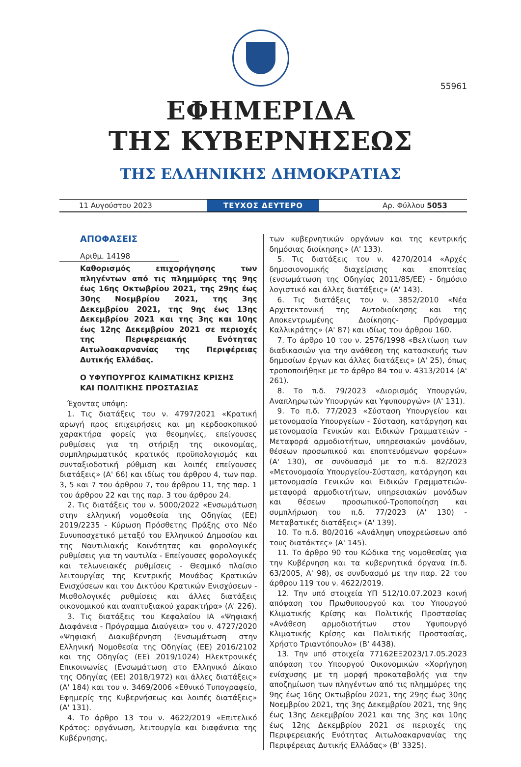55961
ΕΦΗΜΕΡΙΔΑ
ΤΗΣ ΚΥΒΕΡΝΗΣΕΩΣ
ΤΗΣ ΕΛΛΗΝΙΚΗΣ ΔΗΜΟΚΡΑΤΙΑΣ
11 Αυγούστου 2023 ΤΕΥΧΟΣ ΔΕΥΤΕΡΟ Αρ. Φύλλου 5053
ΑΠΟΦΑΣΕΙΣ
Αριθμ. 14198
Καθορισμός επιχορήγησης των πληγέντων από τις πλημμύρες της 9ης έως 16ης Οκτωβρίου 2021, της 29ης έως 30ης Νοεμβρίου 2021, της 3ης Δεκεμβρίου 2021, της 9ης έως 13ης Δεκεμβρίου 2021 και της 3ης και 10ης έως 12ης Δεκεμβρίου 2021 σε περιοχές της Περιφερειακής Ενότητας Αιτωλοακαρνανίας της Περιφέρειας Δυτικής Ελλάδας.
Ο ΥΦΥΠΟΥΡΓΟΣ ΚΛΙΜΑΤΙΚΗΣ ΚΡΙΣΗΣ
ΚΑΙ ΠΟΛΙΤΙΚΗΣ ΠΡΟΣΤΑΣΙΑΣ
Έχοντας υπόψη:
1. Τις διατάξεις του ν. 4797/2021 «Κρατική αρωγή προς επιχειρήσεις και μη κερδοσκοπικού χαρακτήρα φορείς για θεομηνίες, επείγουσες ρυθμίσεις για τη στήριξη της οικονομίας, συμπληρωματικός κρατικός προϋπολογισμός και συνταξιοδοτική ρύθμιση και λοιπές επείγουσες διατάξεις» (Α' 66) και ιδίως του άρθρου 4, των παρ. 3, 5 και 7 του άρθρου 7, του άρθρου 11, της παρ. 1 του άρθρου 22 και της παρ. 3 του άρθρου 24.
2. Τις διατάξεις του ν. 5000/2022 «Ενσωμάτωση στην ελληνική νομοθεσία της Οδηγίας (ΕΕ) 2019/2235 - Κύρωση Πρόσθετης Πράξης στο Νέο Συνυποσχετικό μεταξύ του Ελληνικού Δημοσίου και της Ναυτιλιακής Κοινότητας και φορολογικές ρυθμίσεις για τη ναυτιλία - Επείγουσες φορολογικές και τελωνειακές ρυθμίσεις - Θεσμικό πλαίσιο λειτουργίας της Κεντρικής Μονάδας Κρατικών Ενισχύσεων και του Δικτύου Κρατικών Ενισχύσεων - Μισθολογικές ρυθμίσεις και άλλες διατάξεις οικονομικού και αναπτυξιακού χαρακτήρα» (Α' 226).
3. Τις διατάξεις του Κεφαλαίου ΙΑ «Ψηφιακή Διαφάνεια - Πρόγραμμα Διαύγεια» του ν. 4727/2020 «Ψηφιακή Διακυβέρνηση (Ενσωμάτωση στην Ελληνική Νομοθεσία της Οδηγίας (ΕΕ) 2016/2102 και της Οδηγίας (ΕΕ) 2019/1024) Ηλεκτρονικές Επικοινωνίες (Ενσωμάτωση στο Ελληνικό Δίκαιο της Οδηγίας (ΕΕ) 2018/1972) και άλλες διατάξεις» (Α' 184) και του ν. 3469/2006 «Εθνικό Τυπογραφείο, Εφημερίς της Κυβερνήσεως και λοιπές διατάξεις» (Α' 131).
4. Το άρθρο 13 του ν. 4622/2019 «Επιτελικό Κράτος: οργάνωση, λειτουργία και διαφάνεια της Κυβέρνησης,
των κυβερνητικών οργάνων και της κεντρικής δημόσιας διοίκησης» (Α' 133).
5. Τις διατάξεις του ν. 4270/2014 «Αρχές δημοσιονομικής διαχείρισης και εποπτείας (ενσωμάτωση της Οδηγίας 2011/85/ΕΕ) - δημόσιο λογιστικό και άλλες διατάξεις» (Α' 143).
6. Τις διατάξεις του ν. 3852/2010 «Νέα Αρχιτεκτονική της Αυτοδιοίκησης και της Αποκεντρωμένης Διοίκησης- Πρόγραμμα Καλλικράτης» (Α' 87) και ιδίως του άρθρου 160.
7. Το άρθρο 10 του ν. 2576/1998 «Βελτίωση των διαδικασιών για την ανάθεση της κατασκευής των δημοσίων έργων και άλλες διατάξεις» (Α' 25), όπως τροποποιήθηκε με το άρθρο 84 του ν. 4313/2014 (Α' 261).
8. Το π.δ. 79/2023 «Διορισμός Υπουργών, Αναπληρωτών Υπουργών και Υφυπουργών» (Α' 131).
9. Το π.δ. 77/2023 «Σύσταση Υπουργείου και μετονομασία Υπουργείων - Σύσταση, κατάργηση και μετονομασία Γενικών και Ειδικών Γραμματειών - Μεταφορά αρμοδιοτήτων, υπηρεσιακών μονάδων, θέσεων προσωπικού και εποπτευόμενων φορέων» (Α' 130), σε συνδυασμό με το π.δ. 82/2023 «Μετονομασία Υπουργείου-Σύσταση, κατάργηση και μετονομασία Γενικών και Ειδικών Γραμματειών- μεταφορά αρμοδιοτήτων, υπηρεσιακών μονάδων και θέσεων προσωπικού-Τροποποίηση και συμπλήρωση του π.δ. 77/2023 (Α' 130) - Μεταβατικές διατάξεις» (Α' 139).
10. Το π.δ. 80/2016 «Ανάληψη υποχρεώσεων από τους διατάκτες» (Α' 145).
11. Το άρθρο 90 του Κώδικα της νομοθεσίας για την Κυβέρνηση και τα κυβερνητικά όργανα (π.δ. 63/2005, Α' 98), σε συνδυασμό με την παρ. 22 του άρθρου 119 του ν. 4622/2019.
12. Την υπό στοιχεία ΥΠ 512/10.07.2023 κοινή απόφαση του Πρωθυπουργού και του Υπουργού Κλιματικής Κρίσης και Πολιτικής Προστασίας «Ανάθεση αρμοδιοτήτων στον Υφυπουργό Κλιματικής Κρίσης και Πολιτικής Προστασίας, Χρήστο Τριαντόπουλο» (Β' 4438).
13. Την υπό στοιχεία 77162ΕΞ2023/17.05.2023 απόφαση του Υπουργού Οικονομικών «Χορήγηση ενίσχυσης με τη μορφή προκαταβολής για την αποζημίωση των πληγέντων από τις πλημμύρες της 9ης έως 16ης Οκτωβρίου 2021, της 29ης έως 30ης Νοεμβρίου 2021, της 3ης Δεκεμβρίου 2021, της 9ης έως 13ης Δεκεμβρίου 2021 και της 3ης και 10ης έως 12ης Δεκεμβρίου 2021 σε περιοχές της Περιφερειακής Ενότητας Αιτωλοακαρνανίας της Περιφέρειας Δυτικής Ελλάδας» (Β' 3325).